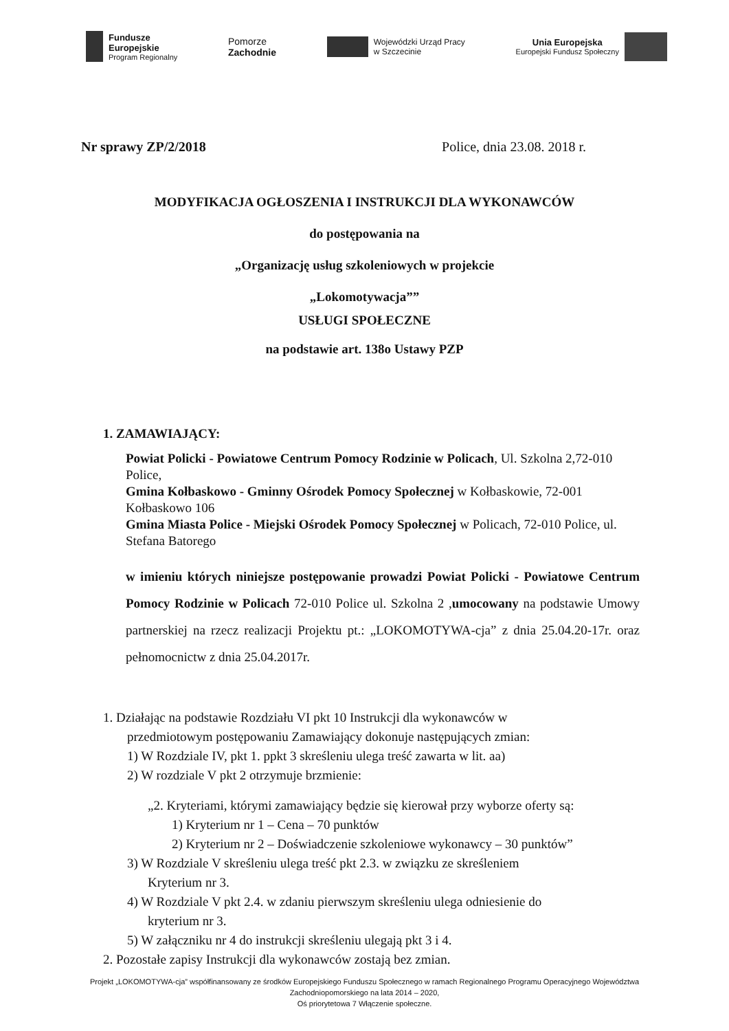Fundusze
Europejskie
Program Regionalny
Pomorze
Zachodnie
Wojewódzki Urząd Pracy
w Szczecinie
Unia Europejska
Europejski Fundusz Społeczny
Nr sprawy ZP/2/2018 Police, dnia 23.08. 2018 r.
MODYFIKACJA OGŁOSZENIA I INSTRUKCJI DLA WYKONAWCÓW
do postępowania na
„Organizację usług szkoleniowych w projekcie
„Lokomotywacja””
USŁUGI SPOŁECZNE
na podstawie art. 138o Ustawy PZP
1. ZAMAWIAJĄCY:
Powiat Policki - Powiatowe Centrum Pomocy Rodzinie w Policach, Ul. Szkolna 2,72-010 Police,
Gmina Kołbaskowo - Gminny Ośrodek Pomocy Społecznej w Kołbaskowie, 72-001 Kołbaskowo 106
Gmina Miasta Police - Miejski Ośrodek Pomocy Społecznej w Policach, 72-010 Police, ul. Stefana Batorego
w imieniu których niniejsze postępowanie prowadzi Powiat Policki - Powiatowe Centrum Pomocy Rodzinie w Policach 72-010 Police ul. Szkolna 2 ,umocowany na podstawie Umowy partnerskiej na rzecz realizacji Projektu pt.: „LOKOMOTYWA-cja” z dnia 25.04.20-17r. oraz pełnomocnictw z dnia 25.04.2017r.
1. Działając na podstawie Rozdziału VI pkt 10 Instrukcji dla wykonawców w
przedmiotowym postępowaniu Zamawiający dokonuje następujących zmian:
1) W Rozdziale IV, pkt 1. ppkt 3 skreśleniu ulega treść zawarta w lit. aa)
2) W rozdziale V pkt 2 otrzymuje brzmienie:
„2. Kryteriami, którymi zamawiający będzie się kierował przy wyborze oferty są:
1) Kryterium nr 1 – Cena – 70 punktów
2) Kryterium nr 2 – Doświadczenie szkoleniowe wykonawcy – 30 punktów”
3) W Rozdziale V skreśleniu ulega treść pkt 2.3. w związku ze skreśleniem
Kryterium nr 3.
4) W Rozdziale V pkt 2.4. w zdaniu pierwszym skreśleniu ulega odniesienie do
kryterium nr 3.
5) W załączniku nr 4 do instrukcji skreśleniu ulegają pkt 3 i 4.
2. Pozostałe zapisy Instrukcji dla wykonawców zostają bez zmian.
Projekt „LOKOMOTYWA-cja” współfinansowany ze środków Europejskiego Funduszu Społecznego w ramach Regionalnego Programu Operacyjnego Województwa Zachodniopomorskiego na lata 2014 – 2020,
Oś priorytetowa 7 Włączenie społeczne.